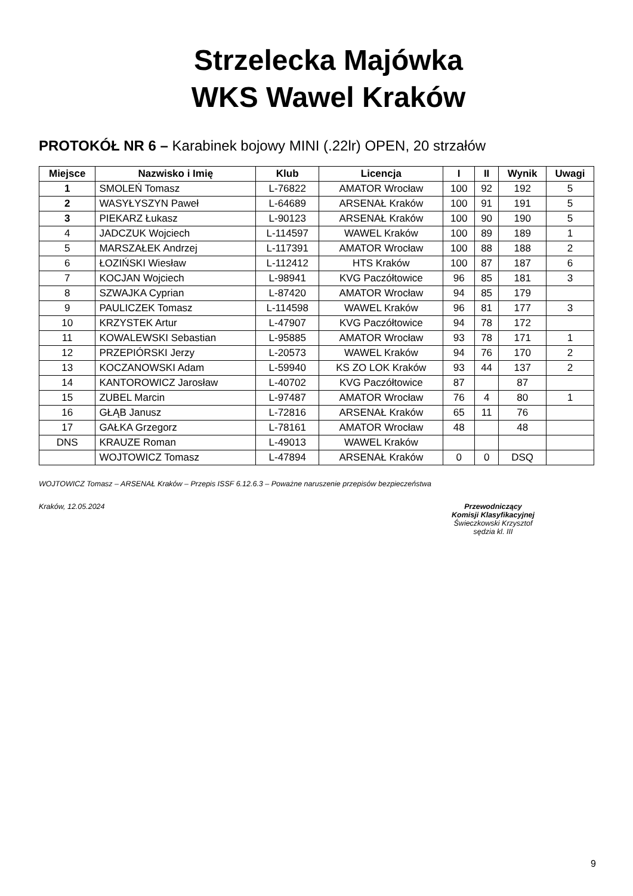Strzelecka Majówka
WKS Wawel Kraków
PROTOKÓŁ NR 6 – Karabinek bojowy MINI (.22lr) OPEN, 20 strzałów
| Miejsce | Nazwisko i Imię | Klub | Licencja | I | II | Wynik | Uwagi |
| --- | --- | --- | --- | --- | --- | --- | --- |
| 1 | SMOLEŃ Tomasz | L-76822 | AMATOR Wrocław | 100 | 92 | 192 | 5 |
| 2 | WASYŁYSZYN Paweł | L-64689 | ARSENAŁ Kraków | 100 | 91 | 191 | 5 |
| 3 | PIEKARZ Łukasz | L-90123 | ARSENAŁ Kraków | 100 | 90 | 190 | 5 |
| 4 | JADCZUK Wojciech | L-114597 | WAWEL Kraków | 100 | 89 | 189 | 1 |
| 5 | MARSZAŁEK Andrzej | L-117391 | AMATOR Wrocław | 100 | 88 | 188 | 2 |
| 6 | ŁOZIŃSKI Wiesław | L-112412 | HTS Kraków | 100 | 87 | 187 | 6 |
| 7 | KOCJAN Wojciech | L-98941 | KVG Paczółtowice | 96 | 85 | 181 | 3 |
| 8 | SZWAJKA Cyprian | L-87420 | AMATOR Wrocław | 94 | 85 | 179 | |
| 9 | PAULICZEK Tomasz | L-114598 | WAWEL Kraków | 96 | 81 | 177 | 3 |
| 10 | KRZYSTEK Artur | L-47907 | KVG Paczółtowice | 94 | 78 | 172 | |
| 11 | KOWALEWSKI Sebastian | L-95885 | AMATOR Wrocław | 93 | 78 | 171 | 1 |
| 12 | PRZEPIÓRSKI Jerzy | L-20573 | WAWEL Kraków | 94 | 76 | 170 | 2 |
| 13 | KOCZANOWSKI Adam | L-59940 | KS ZO LOK Kraków | 93 | 44 | 137 | 2 |
| 14 | KANTOROWICZ Jarosław | L-40702 | KVG Paczółtowice | 87 | | 87 | |
| 15 | ZUBEL Marcin | L-97487 | AMATOR Wrocław | 76 | 4 | 80 | 1 |
| 16 | GŁĄB Janusz | L-72816 | ARSENAŁ Kraków | 65 | 11 | 76 | |
| 17 | GAŁKA Grzegorz | L-78161 | AMATOR Wrocław | 48 | | 48 | |
| DNS | KRAUZE Roman | L-49013 | WAWEL Kraków | | | | |
| | WOJTOWICZ Tomasz | L-47894 | ARSENAŁ Kraków | 0 | 0 | DSQ | |
WOJTOWICZ Tomasz – ARSENAŁ Kraków – Przepis ISSF 6.12.6.3 – Poważne naruszenie przepisów bezpieczeństwa
Kraków, 12.05.2024 Przewodniczący
Komisji Klasyfikacyjnej
Świeczkowski Krzysztof
sędzia kl. III
9